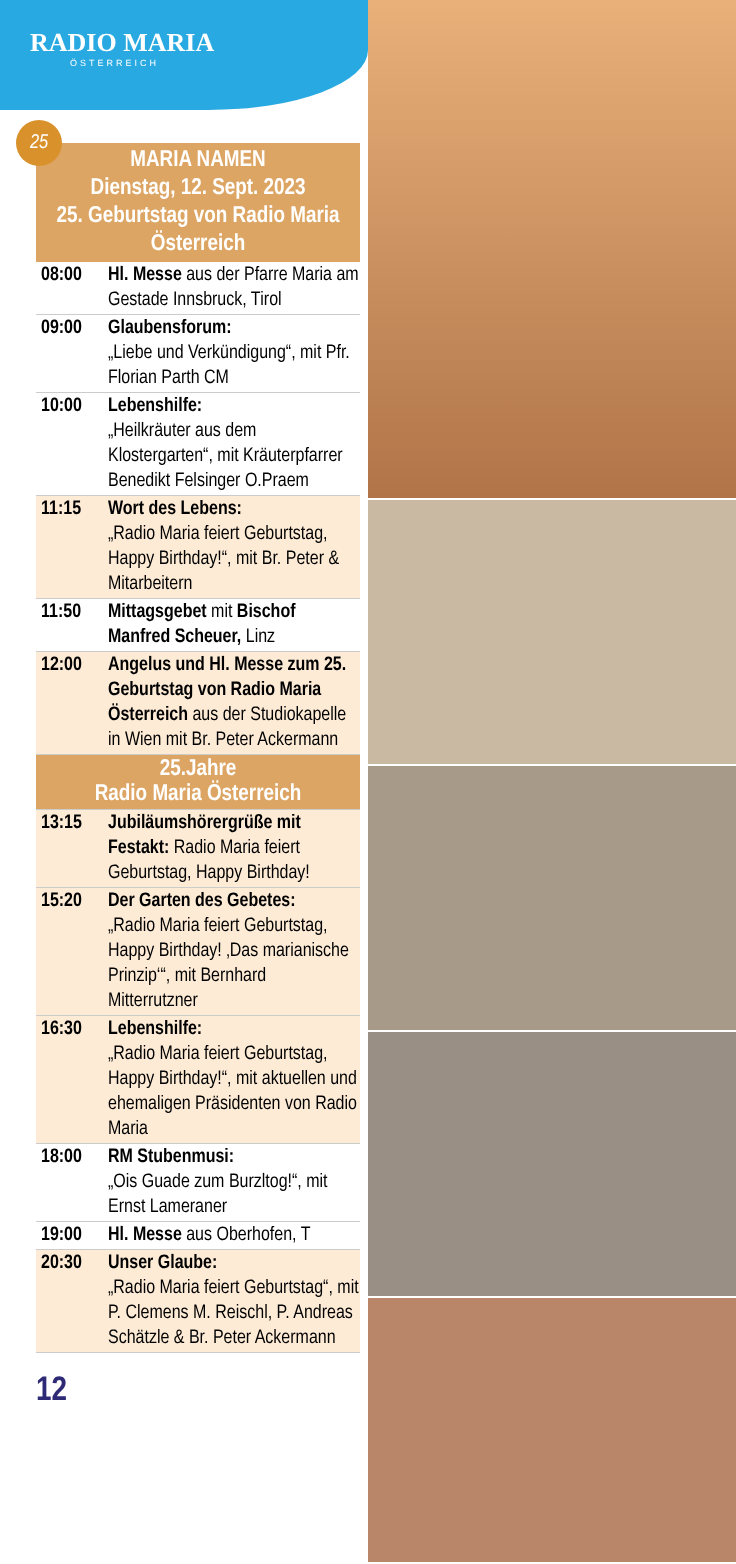RADIO MARIA
ÖSTERREICH
25
MARIA NAMEN
Dienstag, 12. Sept. 2023
25. Geburtstag von Radio Maria Österreich
| 08:00 | Hl. Messe aus der Pfarre Maria am Gestade Innsbruck, Tirol |
| 09:00 | Glaubensforum: „Liebe und Verkündigung“, mit Pfr. Florian Parth CM |
| 10:00 | Lebenshilfe: „Heilkräuter aus dem Klostergarten“, mit Kräuterpfarrer Benedikt Felsinger O.Praem |
| 11:15 | Wort des Lebens: „Radio Maria feiert Geburtstag, Happy Birthday!“, mit Br. Peter & Mitarbeitern |
| 11:50 | Mittagsgebet mit Bischof Manfred Scheuer, Linz |
| 12:00 | Angelus und Hl. Messe zum 25. Geburtstag von Radio Maria Österreich aus der Studiokapelle in Wien mit Br. Peter Ackermann |
| 25.Jahre Radio Maria Österreich | |
| 13:15 | Jubiläumshörergrüße mit Festakt: Radio Maria feiert Geburtstag, Happy Birthday! |
| 15:20 | Der Garten des Gebetes: „Radio Maria feiert Geburtstag, Happy Birthday! ‚Das marianische Prinzip‘“, mit Bernhard Mitterrutzner |
| 16:30 | Lebenshilfe: „Radio Maria feiert Geburtstag, Happy Birthday!“, mit aktuellen und ehemaligen Präsidenten von Radio Maria |
| 18:00 | RM Stubenmusi: „Ois Guade zum Burzltog!“, mit Ernst Lameraner |
| 19:00 | Hl. Messe aus Oberhofen, T |
| 20:30 | Unser Glaube: „Radio Maria feiert Geburtstag“, mit P. Clemens M. Reischl, P. Andreas Schätzle & Br. Peter Ackermann |
12